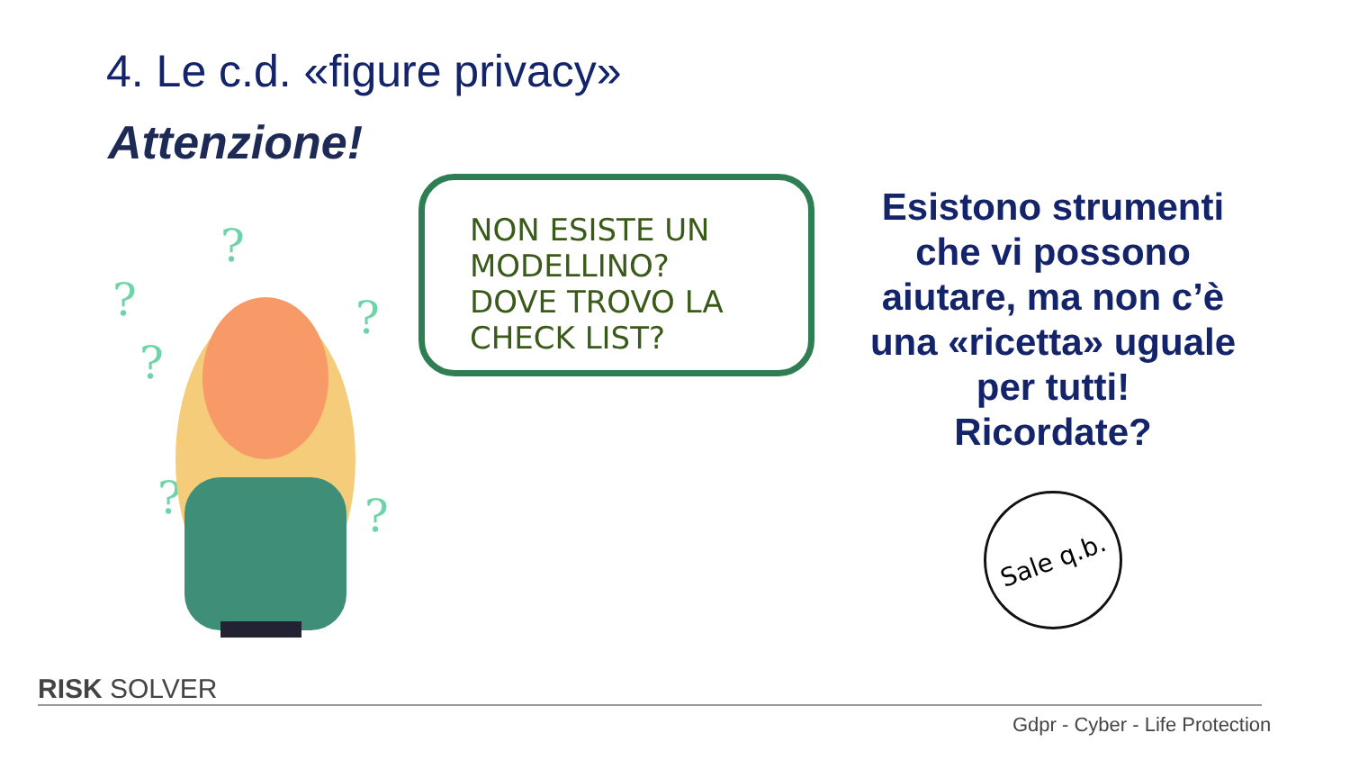4. Le c.d. «figure privacy»
Attenzione!
?
?
?
?
?
?
?
NON ESISTE UN MODELLINO?
DOVE TROVO LA CHECK LIST?
Esistono strumenti che vi possono aiutare, ma non c’è una «ricetta» uguale per tutti!
Ricordate?
Sale q.b.
RISK SOLVER
Gdpr - Cyber - Life Protection